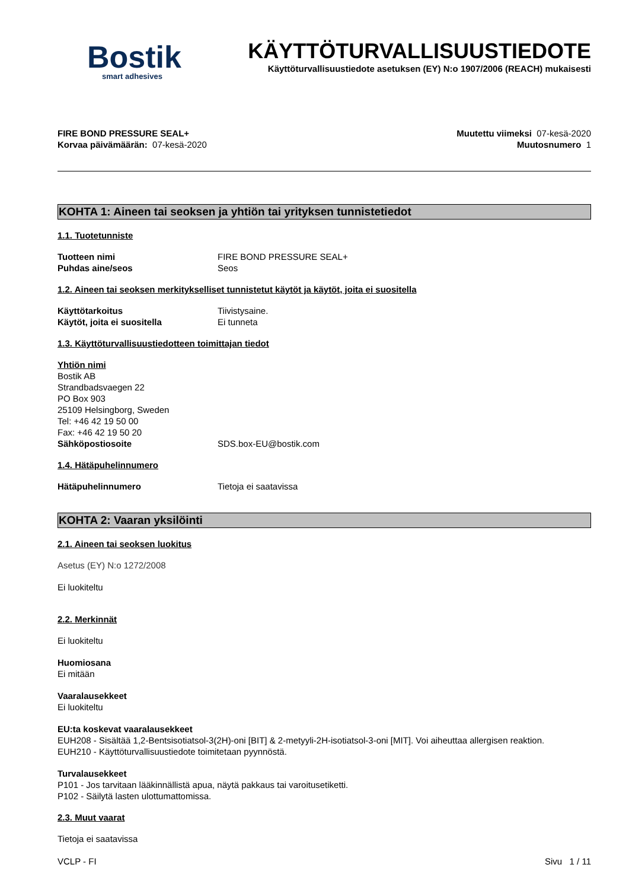Bostik
smart adhesives
KÄYTTÖTURVALLISUUSTIEDOTE
Käyttöturvallisuustiedote asetuksen (EY) N:o 1907/2006 (REACH) mukaisesti
FIRE BOND PRESSURE SEAL+
Korvaa päivämäärän: 07-kesä-2020
Muutettu viimeksi 07-kesä-2020
Muutosnumero 1
KOHTA 1: Aineen tai seoksen ja yhtiön tai yrityksen tunnistetiedot
1.1. Tuotetunniste
Tuotteen nimi FIRE BOND PRESSURE SEAL+
Puhdas aine/seos Seos
1.2. Aineen tai seoksen merkitykselliset tunnistetut käytöt ja käytöt, joita ei suositella
Käyttötarkoitus Tiivistysaine.
Käytöt, joita ei suositella Ei tunneta
1.3. Käyttöturvallisuustiedotteen toimittajan tiedot
Yhtiön nimi
Bostik AB
Strandbadsvaegen 22
PO Box 903
25109 Helsingborg, Sweden
Tel: +46 42 19 50 00
Fax: +46 42 19 50 20
Sähköpostiosoite SDS.box-EU@bostik.com
1.4. Hätäpuhelinnumero
Hätäpuhelinnumero Tietoja ei saatavissa
KOHTA 2: Vaaran yksilöinti
2.1. Aineen tai seoksen luokitus
Asetus (EY) N:o 1272/2008
Ei luokiteltu
2.2. Merkinnät
Ei luokiteltu
Huomiosana
Ei mitään
Vaaralausekkeet
Ei luokiteltu
EU:ta koskevat vaaralausekkeet
EUH208 - Sisältää 1,2-Bentsisotiatsol-3(2H)-oni [BIT] & 2-metyyli-2H-isotiatsol-3-oni [MIT]. Voi aiheuttaa allergisen reaktion.
EUH210 - Käyttöturvallisuustiedote toimitetaan pyynnöstä.
Turvalausekkeet
P101 - Jos tarvitaan lääkinnällistä apua, näytä pakkaus tai varoitusetiketti.
P102 - Säilytä lasten ulottumattomissa.
2.3. Muut vaarat
Tietoja ei saatavissa
VCLP - FI Sivu 1 / 11